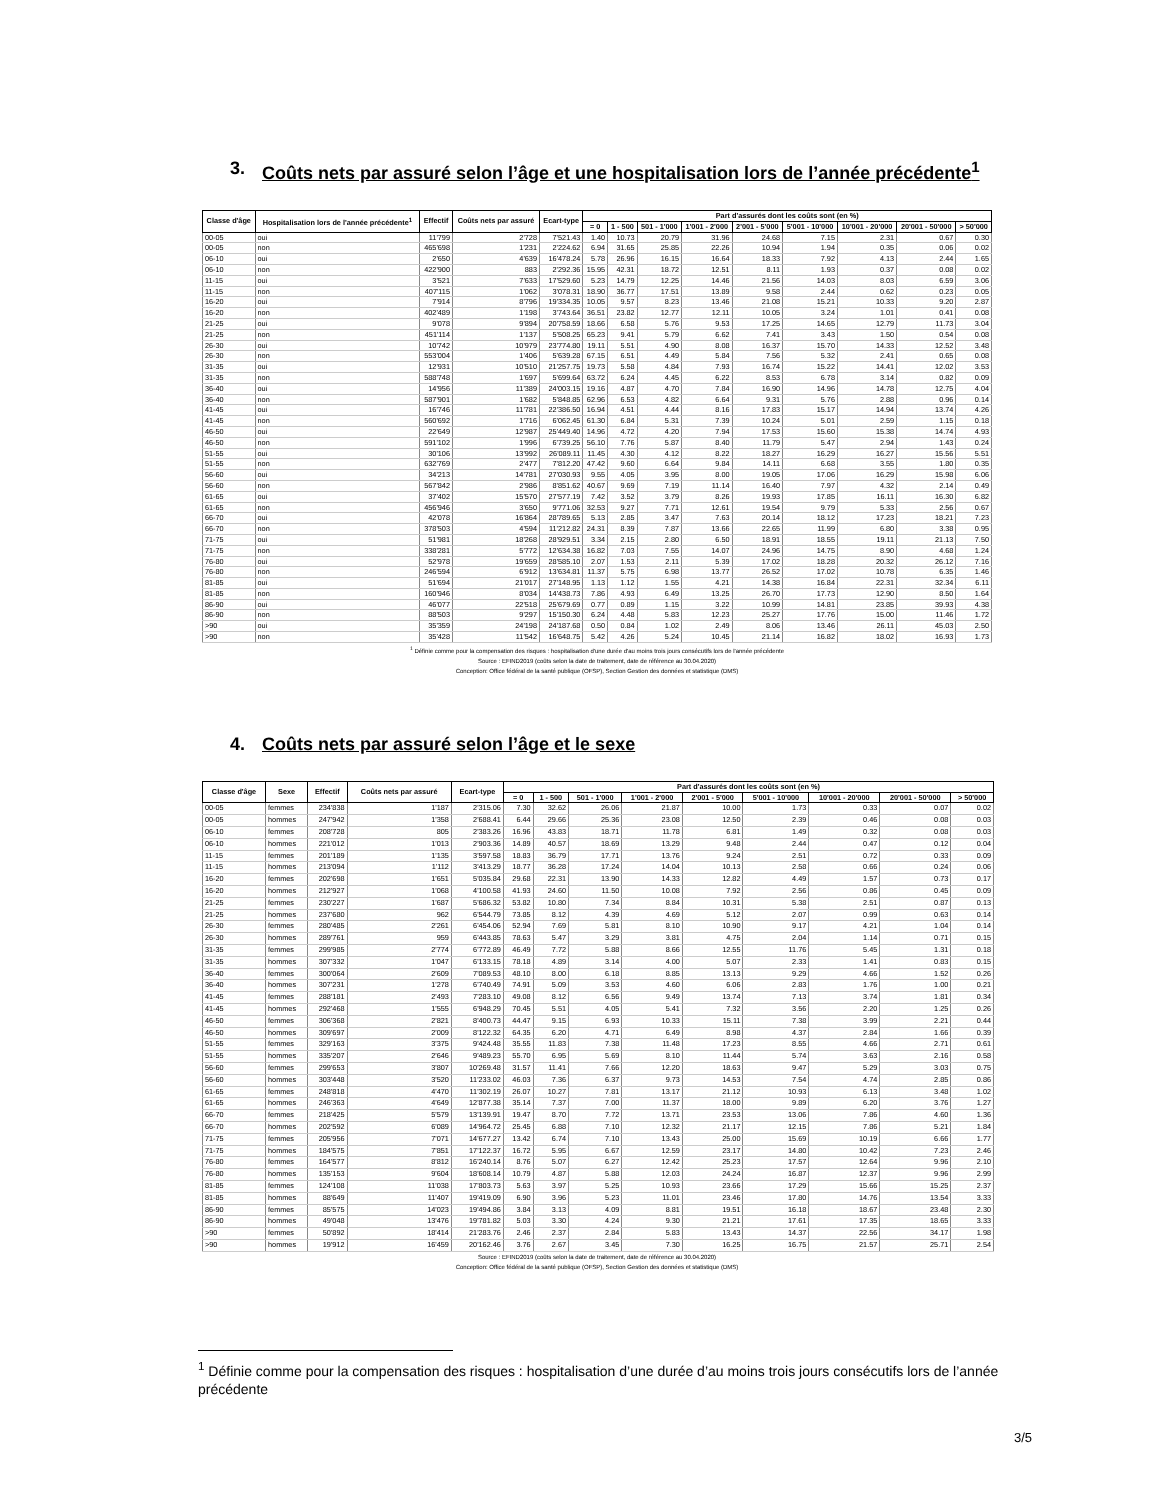3. Coûts nets par assuré selon l’âge et une hospitalisation lors de l’année précé­dente<sup>1</sup>
| Classe d'âge | Hospitalisation lors de l'année précédente<sup>1</sup> | Effectif | Coûts nets par assuré | Ecart-type | Part d'assurés dont les coûts sont (en %) | | | | | | | | |
| --- | --- | --- | --- | --- | --- | --- | --- | --- | --- | --- | --- | --- | --- |
| | | | | | = 0 | 1 - 500 | 501 - 1'000 | 1'001 - 2'000 | 2'001 - 5'000 | 5'001 - 10'000 | 10'001 - 20'000 | 20'001 - 50'000 | > 50'000 |
| 00-05 | oui | 11'799 | 2'728 | 7'521.43 | 1.40 | 10.73 | 20.79 | 31.96 | 24.68 | 7.15 | 2.31 | 0.67 | 0.30 |
| 00-05 | non | 465'698 | 1'231 | 2'224.62 | 6.94 | 31.65 | 25.85 | 22.26 | 10.94 | 1.94 | 0.35 | 0.06 | 0.02 |
| 06-10 | oui | 2'650 | 4'639 | 16'478.24 | 5.78 | 26.96 | 16.15 | 16.64 | 18.33 | 7.92 | 4.13 | 2.44 | 1.65 |
| 06-10 | non | 422'900 | 883 | 2'292.36 | 15.95 | 42.31 | 18.72 | 12.51 | 8.11 | 1.93 | 0.37 | 0.08 | 0.02 |
| 11-15 | oui | 3'521 | 7'633 | 17'529.60 | 5.23 | 14.79 | 12.25 | 14.46 | 21.56 | 14.03 | 8.03 | 6.59 | 3.06 |
| 11-15 | non | 407'115 | 1'062 | 3'078.31 | 18.90 | 36.77 | 17.51 | 13.89 | 9.58 | 2.44 | 0.62 | 0.23 | 0.05 |
| 16-20 | oui | 7'914 | 8'796 | 19'334.35 | 10.05 | 9.57 | 8.23 | 13.46 | 21.08 | 15.21 | 10.33 | 9.20 | 2.87 |
| 16-20 | non | 402'489 | 1'198 | 3'743.64 | 36.51 | 23.82 | 12.77 | 12.11 | 10.05 | 3.24 | 1.01 | 0.41 | 0.08 |
| 21-25 | oui | 9'078 | 9'894 | 20'758.59 | 18.66 | 6.58 | 5.76 | 9.53 | 17.25 | 14.65 | 12.79 | 11.73 | 3.04 |
| 21-25 | non | 451'114 | 1'137 | 5'508.25 | 65.23 | 9.41 | 5.79 | 6.62 | 7.41 | 3.43 | 1.50 | 0.54 | 0.08 |
| 26-30 | oui | 10'742 | 10'979 | 23'774.80 | 19.11 | 5.51 | 4.90 | 8.08 | 16.37 | 15.70 | 14.33 | 12.52 | 3.48 |
| 26-30 | non | 553'004 | 1'406 | 5'639.28 | 67.15 | 6.51 | 4.49 | 5.84 | 7.56 | 5.32 | 2.41 | 0.65 | 0.08 |
| 31-35 | oui | 12'931 | 10'510 | 21'257.75 | 19.73 | 5.58 | 4.84 | 7.93 | 16.74 | 15.22 | 14.41 | 12.02 | 3.53 |
| 31-35 | non | 588'748 | 1'697 | 5'699.64 | 63.72 | 6.24 | 4.45 | 6.22 | 8.53 | 6.78 | 3.14 | 0.82 | 0.09 |
| 36-40 | oui | 14'956 | 11'389 | 24'003.15 | 19.16 | 4.87 | 4.70 | 7.84 | 16.90 | 14.96 | 14.78 | 12.75 | 4.04 |
| 36-40 | non | 587'901 | 1'682 | 5'848.85 | 62.96 | 6.53 | 4.82 | 6.64 | 9.31 | 5.76 | 2.88 | 0.96 | 0.14 |
| 41-45 | oui | 16'746 | 11'781 | 22'386.50 | 16.94 | 4.51 | 4.44 | 8.16 | 17.83 | 15.17 | 14.94 | 13.74 | 4.26 |
| 41-45 | non | 560'692 | 1'716 | 6'062.45 | 61.30 | 6.84 | 5.31 | 7.39 | 10.24 | 5.01 | 2.59 | 1.15 | 0.18 |
| 46-50 | oui | 22'649 | 12'987 | 25'449.40 | 14.96 | 4.72 | 4.20 | 7.94 | 17.53 | 15.60 | 15.38 | 14.74 | 4.93 |
| 46-50 | non | 591'102 | 1'996 | 6'739.25 | 56.10 | 7.76 | 5.87 | 8.40 | 11.79 | 5.47 | 2.94 | 1.43 | 0.24 |
| 51-55 | oui | 30'106 | 13'992 | 26'089.11 | 11.45 | 4.30 | 4.12 | 8.22 | 18.27 | 16.29 | 16.27 | 15.56 | 5.51 |
| 51-55 | non | 632'769 | 2'477 | 7'812.20 | 47.42 | 9.60 | 6.64 | 9.84 | 14.11 | 6.68 | 3.55 | 1.80 | 0.35 |
| 56-60 | oui | 34'213 | 14'781 | 27'030.93 | 9.55 | 4.05 | 3.95 | 8.00 | 19.05 | 17.06 | 16.29 | 15.98 | 6.06 |
| 56-60 | non | 567'842 | 2'986 | 8'851.62 | 40.67 | 9.69 | 7.19 | 11.14 | 16.40 | 7.97 | 4.32 | 2.14 | 0.49 |
| 61-65 | oui | 37'402 | 15'570 | 27'577.19 | 7.42 | 3.52 | 3.79 | 8.26 | 19.93 | 17.85 | 16.11 | 16.30 | 6.82 |
| 61-65 | non | 456'946 | 3'650 | 9'771.06 | 32.53 | 9.27 | 7.71 | 12.61 | 19.54 | 9.79 | 5.33 | 2.56 | 0.67 |
| 66-70 | oui | 42'078 | 16'864 | 28'789.65 | 5.13 | 2.85 | 3.47 | 7.63 | 20.14 | 18.12 | 17.23 | 18.21 | 7.23 |
| 66-70 | non | 378'503 | 4'594 | 11'212.82 | 24.31 | 8.39 | 7.87 | 13.66 | 22.65 | 11.99 | 6.80 | 3.38 | 0.95 |
| 71-75 | oui | 51'981 | 18'268 | 28'929.51 | 3.34 | 2.15 | 2.80 | 6.50 | 18.91 | 18.55 | 19.11 | 21.13 | 7.50 |
| 71-75 | non | 338'281 | 5'772 | 12'634.38 | 16.82 | 7.03 | 7.55 | 14.07 | 24.96 | 14.75 | 8.90 | 4.68 | 1.24 |
| 76-80 | oui | 52'978 | 19'659 | 28'585.10 | 2.07 | 1.53 | 2.11 | 5.39 | 17.02 | 18.28 | 20.32 | 26.12 | 7.16 |
| 76-80 | non | 246'594 | 6'912 | 13'634.81 | 11.37 | 5.75 | 6.98 | 13.77 | 26.52 | 17.02 | 10.78 | 6.35 | 1.46 |
| 81-85 | oui | 51'694 | 21'017 | 27'148.95 | 1.13 | 1.12 | 1.55 | 4.21 | 14.38 | 16.84 | 22.31 | 32.34 | 6.11 |
| 81-85 | non | 160'946 | 8'034 | 14'438.73 | 7.86 | 4.93 | 6.49 | 13.25 | 26.70 | 17.73 | 12.90 | 8.50 | 1.64 |
| 86-90 | oui | 46'077 | 22'518 | 25'679.69 | 0.77 | 0.89 | 1.15 | 3.22 | 10.99 | 14.81 | 23.85 | 39.93 | 4.38 |
| 86-90 | non | 88'503 | 9'297 | 15'150.30 | 6.24 | 4.48 | 5.83 | 12.23 | 25.27 | 17.76 | 15.00 | 11.46 | 1.72 |
| >90 | oui | 35'359 | 24'198 | 24'187.68 | 0.50 | 0.84 | 1.02 | 2.49 | 8.06 | 13.46 | 26.11 | 45.03 | 2.50 |
| >90 | non | 35'428 | 11'542 | 16'648.75 | 5.42 | 4.26 | 5.24 | 10.45 | 21.14 | 16.82 | 18.02 | 16.93 | 1.73 |
<sup>1</sup> Définie comme pour la compensation des risques : hospitalisation d'une durée d'au moins trois jours consécutifs lors de l'année précédente
Source : EFIND2019 (coûts selon la date de traitement, date de référence au 30.04.2020)
Conception: Office fédéral de la santé publique (OFSP), Section Gestion des données et statistique (DMS)
4. Coûts nets par assuré selon l’âge et le sexe
| Classe d'âge | Sexe | Effectif | Coûts nets par assuré | Ecart-type | Part d'assurés dont les coûts sont (en %) | | | | | | | | |
| --- | --- | --- | --- | --- | --- | --- | --- | --- | --- | --- | --- | --- | --- |
| | | | | | = 0 | 1 - 500 | 501 - 1'000 | 1'001 - 2'000 | 2'001 - 5'000 | 5'001 - 10'000 | 10'001 - 20'000 | 20'001 - 50'000 | > 50'000 |
| 00-05 | femmes | 234'838 | 1'187 | 2'315.06 | 7.30 | 32.62 | 26.06 | 21.87 | 10.00 | 1.73 | 0.33 | 0.07 | 0.02 |
| 00-05 | hommes | 247'942 | 1'358 | 2'688.41 | 6.44 | 29.66 | 25.36 | 23.08 | 12.50 | 2.39 | 0.46 | 0.08 | 0.03 |
| 06-10 | femmes | 208'728 | 805 | 2'383.26 | 16.96 | 43.83 | 18.71 | 11.78 | 6.81 | 1.49 | 0.32 | 0.08 | 0.03 |
| 06-10 | hommes | 221'012 | 1'013 | 2'903.36 | 14.89 | 40.57 | 18.69 | 13.29 | 9.48 | 2.44 | 0.47 | 0.12 | 0.04 |
| 11-15 | femmes | 201'189 | 1'135 | 3'597.58 | 18.83 | 36.79 | 17.71 | 13.76 | 9.24 | 2.51 | 0.72 | 0.33 | 0.09 |
| 11-15 | hommes | 213'094 | 1'112 | 3'413.29 | 18.77 | 36.28 | 17.24 | 14.04 | 10.13 | 2.58 | 0.66 | 0.24 | 0.06 |
| 16-20 | femmes | 202'698 | 1'651 | 5'035.84 | 29.68 | 22.31 | 13.90 | 14.33 | 12.82 | 4.49 | 1.57 | 0.73 | 0.17 |
| 16-20 | hommes | 212'927 | 1'068 | 4'100.58 | 41.93 | 24.60 | 11.50 | 10.08 | 7.92 | 2.56 | 0.86 | 0.45 | 0.09 |
| 21-25 | femmes | 230'227 | 1'687 | 5'686.32 | 53.82 | 10.80 | 7.34 | 8.84 | 10.31 | 5.38 | 2.51 | 0.87 | 0.13 |
| 21-25 | hommes | 237'680 | 962 | 6'544.79 | 73.85 | 8.12 | 4.39 | 4.69 | 5.12 | 2.07 | 0.99 | 0.63 | 0.14 |
| 26-30 | femmes | 280'485 | 2'261 | 6'454.06 | 52.94 | 7.69 | 5.81 | 8.10 | 10.90 | 9.17 | 4.21 | 1.04 | 0.14 |
| 26-30 | hommes | 289'761 | 959 | 6'443.85 | 78.63 | 5.47 | 3.29 | 3.81 | 4.75 | 2.04 | 1.14 | 0.71 | 0.15 |
| 31-35 | femmes | 299'985 | 2'774 | 6'772.89 | 46.49 | 7.72 | 5.88 | 8.66 | 12.55 | 11.76 | 5.45 | 1.31 | 0.18 |
| 31-35 | hommes | 307'332 | 1'047 | 6'133.15 | 78.18 | 4.89 | 3.14 | 4.00 | 5.07 | 2.33 | 1.41 | 0.83 | 0.15 |
| 36-40 | femmes | 300'064 | 2'609 | 7'089.53 | 48.10 | 8.00 | 6.18 | 8.85 | 13.13 | 9.29 | 4.66 | 1.52 | 0.26 |
| 36-40 | hommes | 307'231 | 1'278 | 6'740.49 | 74.91 | 5.09 | 3.53 | 4.60 | 6.06 | 2.83 | 1.76 | 1.00 | 0.21 |
| 41-45 | femmes | 288'181 | 2'493 | 7'283.10 | 49.08 | 8.12 | 6.56 | 9.49 | 13.74 | 7.13 | 3.74 | 1.81 | 0.34 |
| 41-45 | hommes | 292'468 | 1'555 | 6'948.29 | 70.45 | 5.51 | 4.05 | 5.41 | 7.32 | 3.56 | 2.20 | 1.25 | 0.26 |
| 46-50 | femmes | 306'368 | 2'821 | 8'400.73 | 44.47 | 9.15 | 6.93 | 10.33 | 15.11 | 7.38 | 3.99 | 2.21 | 0.44 |
| 46-50 | hommes | 309'697 | 2'009 | 8'122.32 | 64.35 | 6.20 | 4.71 | 6.49 | 8.98 | 4.37 | 2.84 | 1.66 | 0.39 |
| 51-55 | femmes | 329'163 | 3'375 | 9'424.48 | 35.55 | 11.83 | 7.38 | 11.48 | 17.23 | 8.55 | 4.66 | 2.71 | 0.61 |
| 51-55 | hommes | 335'207 | 2'646 | 9'489.23 | 55.70 | 6.95 | 5.69 | 8.10 | 11.44 | 5.74 | 3.63 | 2.16 | 0.58 |
| 56-60 | femmes | 299'653 | 3'807 | 10'269.48 | 31.57 | 11.41 | 7.66 | 12.20 | 18.63 | 9.47 | 5.29 | 3.03 | 0.75 |
| 56-60 | hommes | 303'448 | 3'520 | 11'233.02 | 46.03 | 7.36 | 6.37 | 9.73 | 14.53 | 7.54 | 4.74 | 2.85 | 0.86 |
| 61-65 | femmes | 248'818 | 4'470 | 11'302.19 | 26.07 | 10.27 | 7.81 | 13.17 | 21.12 | 10.93 | 6.13 | 3.48 | 1.02 |
| 61-65 | hommes | 246'363 | 4'649 | 12'877.38 | 35.14 | 7.37 | 7.00 | 11.37 | 18.00 | 9.89 | 6.20 | 3.76 | 1.27 |
| 66-70 | femmes | 218'425 | 5'579 | 13'139.91 | 19.47 | 8.70 | 7.72 | 13.71 | 23.53 | 13.06 | 7.86 | 4.60 | 1.36 |
| 66-70 | hommes | 202'592 | 6'089 | 14'964.72 | 25.45 | 6.88 | 7.10 | 12.32 | 21.17 | 12.15 | 7.86 | 5.21 | 1.84 |
| 71-75 | femmes | 205'956 | 7'071 | 14'677.27 | 13.42 | 6.74 | 7.10 | 13.43 | 25.00 | 15.69 | 10.19 | 6.66 | 1.77 |
| 71-75 | hommes | 184'575 | 7'851 | 17'122.37 | 16.72 | 5.95 | 6.67 | 12.59 | 23.17 | 14.80 | 10.42 | 7.23 | 2.46 |
| 76-80 | femmes | 164'577 | 8'812 | 16'240.14 | 8.76 | 5.07 | 6.27 | 12.42 | 25.23 | 17.57 | 12.64 | 9.96 | 2.10 |
| 76-80 | hommes | 135'153 | 9'604 | 18'608.14 | 10.79 | 4.87 | 5.88 | 12.03 | 24.24 | 16.87 | 12.37 | 9.96 | 2.99 |
| 81-85 | femmes | 124'108 | 11'038 | 17'803.73 | 5.63 | 3.97 | 5.25 | 10.93 | 23.66 | 17.29 | 15.66 | 15.25 | 2.37 |
| 81-85 | hommes | 88'649 | 11'407 | 19'419.09 | 6.90 | 3.96 | 5.23 | 11.01 | 23.46 | 17.80 | 14.76 | 13.54 | 3.33 |
| 86-90 | femmes | 85'575 | 14'023 | 19'494.86 | 3.84 | 3.13 | 4.09 | 8.81 | 19.51 | 16.18 | 18.67 | 23.48 | 2.30 |
| 86-90 | hommes | 49'048 | 13'476 | 19'781.82 | 5.03 | 3.30 | 4.24 | 9.30 | 21.21 | 17.61 | 17.35 | 18.65 | 3.33 |
| >90 | femmes | 50'892 | 18'414 | 21'283.76 | 2.46 | 2.37 | 2.84 | 5.83 | 13.43 | 14.37 | 22.56 | 34.17 | 1.98 |
| >90 | hommes | 19'912 | 16'459 | 20'162.46 | 3.76 | 2.67 | 3.45 | 7.30 | 16.25 | 16.75 | 21.57 | 25.71 | 2.54 |
Source : EFIND2019 (coûts selon la date de traitement, date de référence au 30.04.2020)
Conception: Office fédéral de la santé publique (OFSP), Section Gestion des données et statistique (DMS)
<sup>1</sup> Définie comme pour la compensation des risques : hospitalisation d’une durée d’au moins trois jours consécutifs lors de l’année précédente
3/5